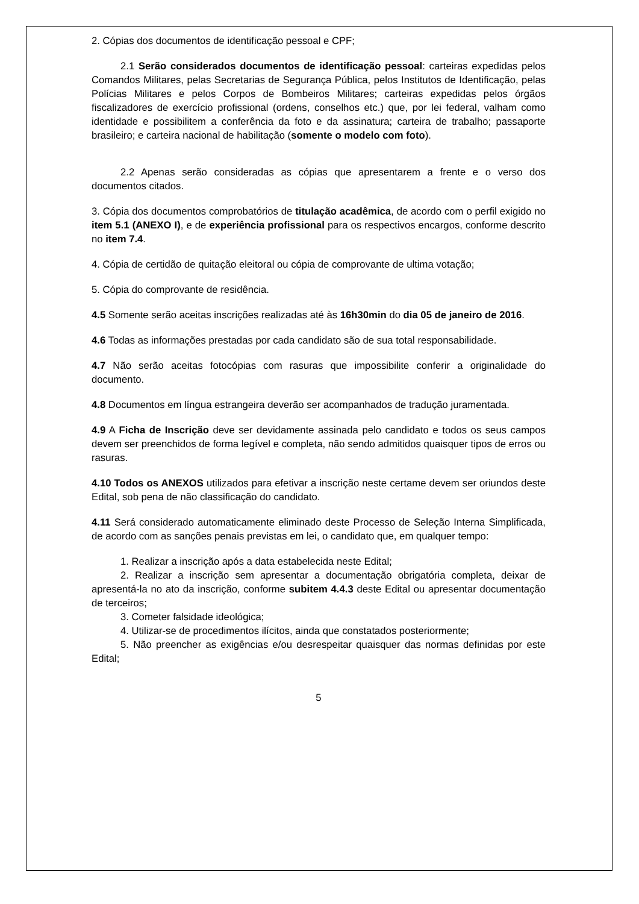2. Cópias dos documentos de identificação pessoal e CPF;
2.1 Serão considerados documentos de identificação pessoal: carteiras expedidas pelos Comandos Militares, pelas Secretarias de Segurança Pública, pelos Institutos de Identificação, pelas Polícias Militares e pelos Corpos de Bombeiros Militares; carteiras expedidas pelos órgãos fiscalizadores de exercício profissional (ordens, conselhos etc.) que, por lei federal, valham como identidade e possibilitem a conferência da foto e da assinatura; carteira de trabalho; passaporte brasileiro; e carteira nacional de habilitação (somente o modelo com foto).
2.2 Apenas serão consideradas as cópias que apresentarem a frente e o verso dos documentos citados.
3. Cópia dos documentos comprobatórios de titulação acadêmica, de acordo com o perfil exigido no item 5.1 (ANEXO I), e de experiência profissional para os respectivos encargos, conforme descrito no item 7.4.
4. Cópia de certidão de quitação eleitoral ou cópia de comprovante de ultima votação;
5. Cópia do comprovante de residência.
4.5 Somente serão aceitas inscrições realizadas até às 16h30min do dia 05 de janeiro de 2016.
4.6 Todas as informações prestadas por cada candidato são de sua total responsabilidade.
4.7 Não serão aceitas fotocópias com rasuras que impossibilite conferir a originalidade do documento.
4.8 Documentos em língua estrangeira deverão ser acompanhados de tradução juramentada.
4.9 A Ficha de Inscrição deve ser devidamente assinada pelo candidato e todos os seus campos devem ser preenchidos de forma legível e completa, não sendo admitidos quaisquer tipos de erros ou rasuras.
4.10 Todos os ANEXOS utilizados para efetivar a inscrição neste certame devem ser oriundos deste Edital, sob pena de não classificação do candidato.
4.11 Será considerado automaticamente eliminado deste Processo de Seleção Interna Simplificada, de acordo com as sanções penais previstas em lei, o candidato que, em qualquer tempo:
1. Realizar a inscrição após a data estabelecida neste Edital;
2. Realizar a inscrição sem apresentar a documentação obrigatória completa, deixar de apresentá-la no ato da inscrição, conforme subitem 4.4.3 deste Edital ou apresentar documentação de terceiros;
3. Cometer falsidade ideológica;
4. Utilizar-se de procedimentos ilícitos, ainda que constatados posteriormente;
5. Não preencher as exigências e/ou desrespeitar quaisquer das normas definidas por este Edital;
5